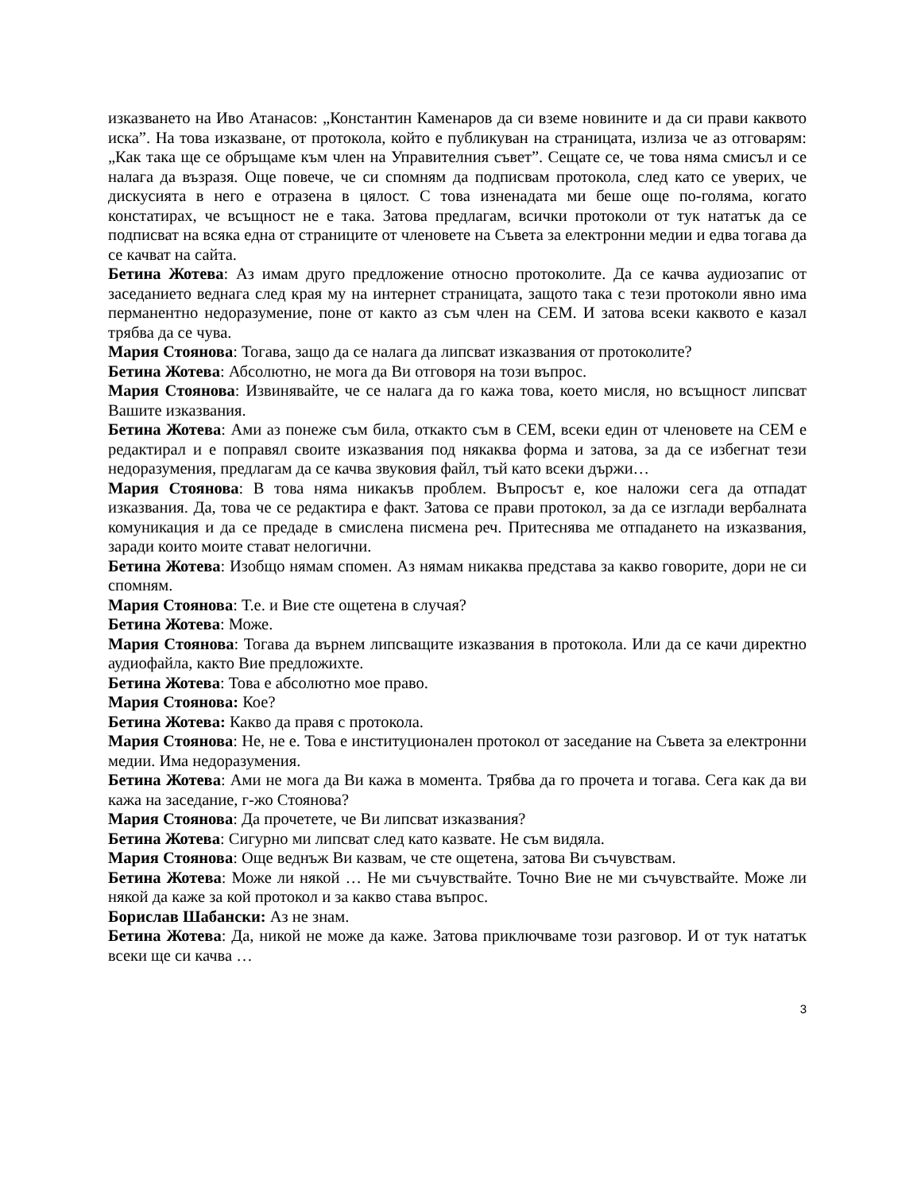изказването на Иво Атанасов: „Константин Каменаров да си вземе новините и да си прави каквото иска”. На това изказване, от протокола, който е публикуван на страницата, излиза че аз отговарям: „Как така ще се обръщаме към член на Управителния съвет”. Сещате се, че това няма смисъл и се налага да възразя. Още повече, че си спомням да подписвам протокола, след като се уверих, че дискусията в него е отразена в цялост. С това изненадата ми беше още по-голяма, когато констатирах, че всъщност не е така. Затова предлагам, всички протоколи от тук нататък да се подписват на всяка една от страниците от членовете на Съвета за електронни медии и едва тогава да се качват на сайта.
Бетина Жотева: Аз имам друго предложение относно протоколите. Да се качва аудиозапис от заседанието веднага след края му на интернет страницата, защото така с тези протоколи явно има перманентно недоразумение, поне от както аз съм член на СЕМ. И затова всеки каквото е казал трябва да се чува.
Мария Стоянова: Тогава, защо да се налага да липсват изказвания от протоколите?
Бетина Жотева: Абсолютно, не мога да Ви отговоря на този въпрос.
Мария Стоянова: Извинявайте, че се налага да го кажа това, което мисля, но всъщност липсват Вашите изказвания.
Бетина Жотева: Ами аз понеже съм била, откакто съм в СЕМ, всеки един от членовете на СЕМ е редактирал и е поправял своите изказвания под някаква форма и затова, за да се избегнат тези недоразумения, предлагам да се качва звуковия файл, тъй като всеки държи…
Мария Стоянова: В това няма никакъв проблем. Въпросът е, кое наложи сега да отпадат изказвания. Да, това че се редактира е факт. Затова се прави протокол, за да се изглади вербалната комуникация и да се предаде в смислена писмена реч. Притеснява ме отпадането на изказвания, заради които моите стават нелогични.
Бетина Жотева: Изобщо нямам спомен. Аз нямам никаква представа за какво говорите, дори не си спомням.
Мария Стоянова: Т.е. и Вие сте ощетена в случая?
Бетина Жотева: Може.
Мария Стоянова: Тогава да върнем липсващите изказвания в протокола. Или да се качи директно аудиофайла, както Вие предложихте.
Бетина Жотева: Това е абсолютно мое право.
Мария Стоянова: Кое?
Бетина Жотева: Какво да правя с протокола.
Мария Стоянова: Не, не е. Това е институционален протокол от заседание на Съвета за електронни медии. Има недоразумения.
Бетина Жотева: Ами не мога да Ви кажа в момента. Трябва да го прочета и тогава. Сега как да ви кажа на заседание, г-жо Стоянова?
Мария Стоянова: Да прочетете, че Ви липсват изказвания?
Бетина Жотева: Сигурно ми липсват след като казвате. Не съм видяла.
Мария Стоянова: Още веднъж Ви казвам, че сте ощетена, затова Ви съчувствам.
Бетина Жотева: Може ли някой … Не ми съчувствайте. Точно Вие не ми съчувствайте. Може ли някой да каже за кой протокол и за какво става въпрос.
Борислав Шабански: Аз не знам.
Бетина Жотева: Да, никой не може да каже. Затова приключваме този разговор. И от тук нататък всеки ще си качва …
3